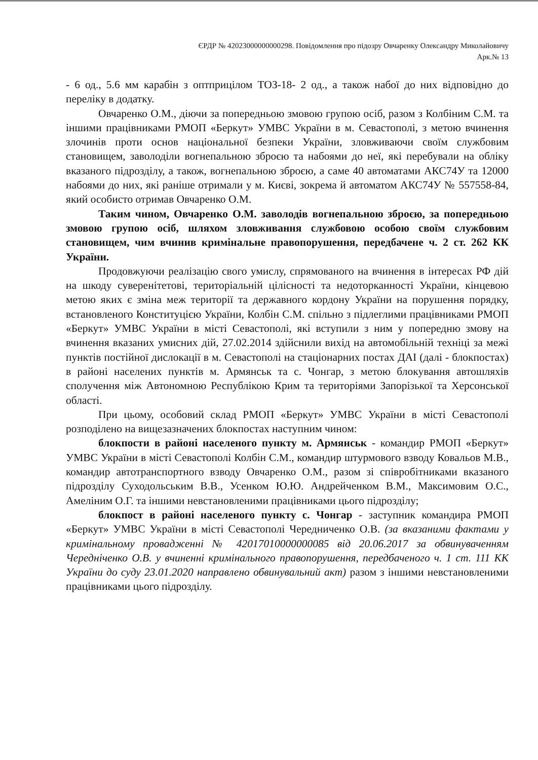ЄРДР № 42023000000000298. Повідомлення про підозру Овчаренку Олександру Миколайовичу
Арк.№ 13
- 6 од., 5.6 мм карабін з оптприцілом ТОЗ-18- 2 од., а також набої до них відповідно до переліку в додатку.
Овчаренко О.М., діючи за попередньою змовою групою осіб, разом з Колбіним С.М. та іншими працівниками РМОП «Беркут» УМВС України в м. Севастополі, з метою вчинення злочинів проти основ національної безпеки України, зловживаючи своїм службовим становищем, заволоділи вогнепальною зброєю та набоями до неї, які перебували на обліку вказаного підрозділу, а також, вогнепальною зброєю, а саме 40 автоматами АКС74У та 12000 набоями до них, які раніше отримали у м. Києві, зокрема й автоматом АКС74У № 557558-84, який особисто отримав Овчаренко О.М.
Таким чином, Овчаренко О.М. заволодів вогнепальною зброєю, за попередньою змовою групою осіб, шляхом зловживання службовою особою своїм службовим становищем, чим вчинив кримінальне правопорушення, передбачене ч. 2 ст. 262 КК України.
Продовжуючи реалізацію свого умислу, спрямованого на вчинення в інтересах РФ дій на шкоду суверенітетові, територіальній цілісності та недоторканності України, кінцевою метою яких є зміна меж території та державного кордону України на порушення порядку, встановленого Конституцією України, Колбін С.М. спільно з підлеглими працівниками РМОП «Беркут» УМВС України в місті Севастополі, які вступили з ним у попередню змову на вчинення вказаних умисних дій, 27.02.2014 здійснили вихід на автомобільній техніці за межі пунктів постійної дислокації в м. Севастополі на стаціонарних постах ДАІ (далі - блокпостах) в районі населених пунктів м. Армянськ та с. Чонгар, з метою блокування автошляхів сполучення між Автономною Республікою Крим та територіями Запорізької та Херсонської області.
При цьому, особовий склад РМОП «Беркут» УМВС України в місті Севастополі розподілено на вищезазначених блокпостах наступним чином:
блокпости в районі населеного пункту м. Армянськ - командир РМОП «Беркут» УМВС України в місті Севастополі Колбін С.М., командир штурмового взводу Ковальов М.В., командир автотранспортного взводу Овчаренко О.М., разом зі співробітниками вказаного підрозділу Суходольським В.В., Усенком Ю.Ю. Андрейченком В.М., Максимовим О.С., Амеліним О.Г. та іншими невстановленими працівниками цього підрозділу;
блокпост в районі населеного пункту с. Чонгар - заступник командира РМОП «Беркут» УМВС України в місті Севастополі Чередниченко О.В. (за вказаними фактами у кримінальному провадженні № 42017010000000085 від 20.06.2017 за обвинуваченням Чередніченко О.В. у вчиненні кримінального правопорушення, передбаченого ч. 1 ст. 111 КК України до суду 23.01.2020 направлено обвинувальний акт) разом з іншими невстановленими працівниками цього підрозділу.